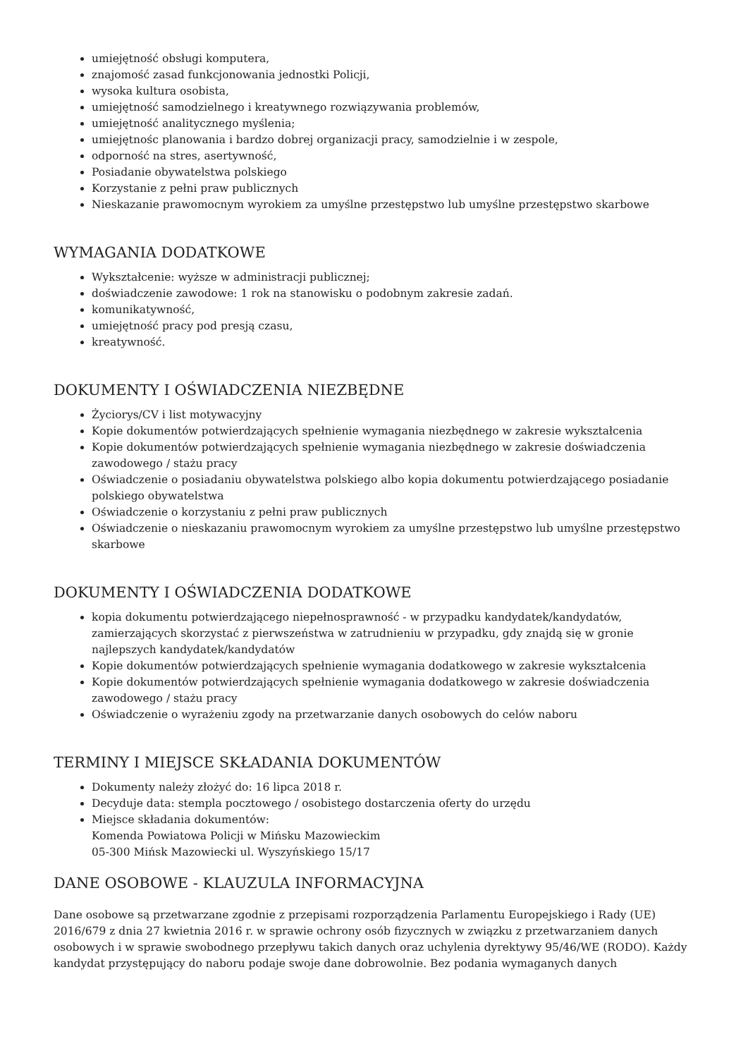umiejętność obsługi komputera,
znajomość zasad funkcjonowania jednostki Policji,
wysoka kultura osobista,
umiejętność samodzielnego i kreatywnego rozwiązywania problemów,
umiejętność analitycznego myślenia;
umiejętnośc planowania i bardzo dobrej organizacji pracy, samodzielnie i w zespole,
odporność na stres, asertywność,
Posiadanie obywatelstwa polskiego
Korzystanie z pełni praw publicznych
Nieskazanie prawomocnym wyrokiem za umyślne przestępstwo lub umyślne przestępstwo skarbowe
WYMAGANIA DODATKOWE
Wykształcenie: wyższe w administracji publicznej;
doświadczenie zawodowe: 1 rok na stanowisku o podobnym zakresie zadań.
komunikatywność,
umiejętność pracy pod presją czasu,
kreatywność.
DOKUMENTY I OŚWIADCZENIA NIEZBĘDNE
Życiorys/CV i list motywacyjny
Kopie dokumentów potwierdzających spełnienie wymagania niezbędnego w zakresie wykształcenia
Kopie dokumentów potwierdzających spełnienie wymagania niezbędnego w zakresie doświadczenia zawodowego / stażu pracy
Oświadczenie o posiadaniu obywatelstwa polskiego albo kopia dokumentu potwierdzającego posiadanie polskiego obywatelstwa
Oświadczenie o korzystaniu z pełni praw publicznych
Oświadczenie o nieskazaniu prawomocnym wyrokiem za umyślne przestępstwo lub umyślne przestępstwo skarbowe
DOKUMENTY I OŚWIADCZENIA DODATKOWE
kopia dokumentu potwierdzającego niepełnosprawność - w przypadku kandydatek/kandydatów, zamierzających skorzystać z pierwszeństwa w zatrudnieniu w przypadku, gdy znajdą się w gronie najlepszych kandydatek/kandydatów
Kopie dokumentów potwierdzających spełnienie wymagania dodatkowego w zakresie wykształcenia
Kopie dokumentów potwierdzających spełnienie wymagania dodatkowego w zakresie doświadczenia zawodowego / stażu pracy
Oświadczenie o wyrażeniu zgody na przetwarzanie danych osobowych do celów naboru
TERMINY I MIEJSCE SKŁADANIA DOKUMENTÓW
Dokumenty należy złożyć do: 16 lipca 2018 r.
Decyduje data: stempla pocztowego / osobistego dostarczenia oferty do urzędu
Miejsce składania dokumentów:
Komenda Powiatowa Policji w Mińsku Mazowieckim
05-300 Mińsk Mazowiecki ul. Wyszyńskiego 15/17
DANE OSOBOWE - KLAUZULA INFORMACYJNA
Dane osobowe są przetwarzane zgodnie z przepisami rozporządzenia Parlamentu Europejskiego i Rady (UE) 2016/679 z dnia 27 kwietnia 2016 r. w sprawie ochrony osób fizycznych w związku z przetwarzaniem danych osobowych i w sprawie swobodnego przepływu takich danych oraz uchylenia dyrektywy 95/46/WE (RODO). Każdy kandydat przystępujący do naboru podaje swoje dane dobrowolnie. Bez podania wymaganych danych